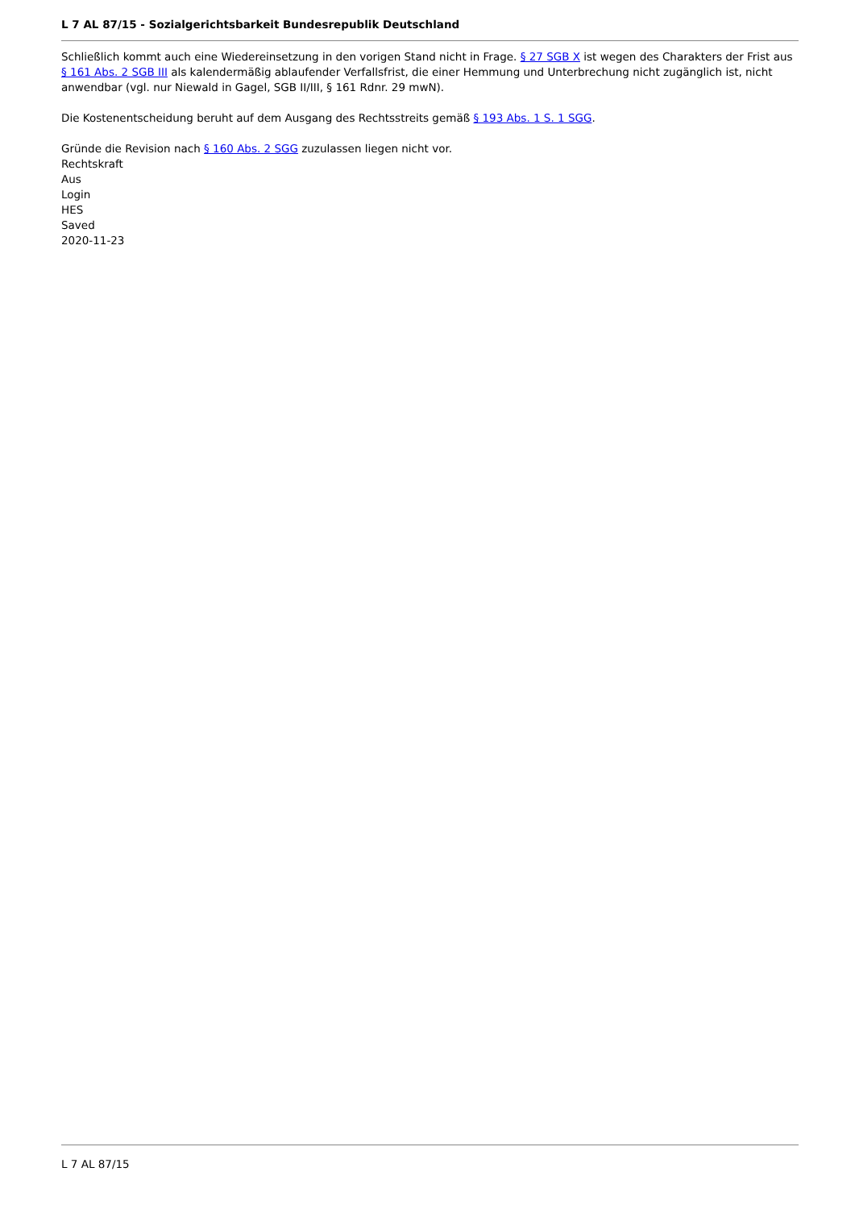L 7 AL 87/15 - Sozialgerichtsbarkeit Bundesrepublik Deutschland
Schließlich kommt auch eine Wiedereinsetzung in den vorigen Stand nicht in Frage. § 27 SGB X ist wegen des Charakters der Frist aus § 161 Abs. 2 SGB III als kalendermäßig ablaufender Verfallsfrist, die einer Hemmung und Unterbrechung nicht zugänglich ist, nicht anwendbar (vgl. nur Niewald in Gagel, SGB II/III, § 161 Rdnr. 29 mwN).
Die Kostenentscheidung beruht auf dem Ausgang des Rechtsstreits gemäß § 193 Abs. 1 S. 1 SGG.
Gründe die Revision nach § 160 Abs. 2 SGG zuzulassen liegen nicht vor.
Rechtskraft
Aus
Login
HES
Saved
2020-11-23
L 7 AL 87/15